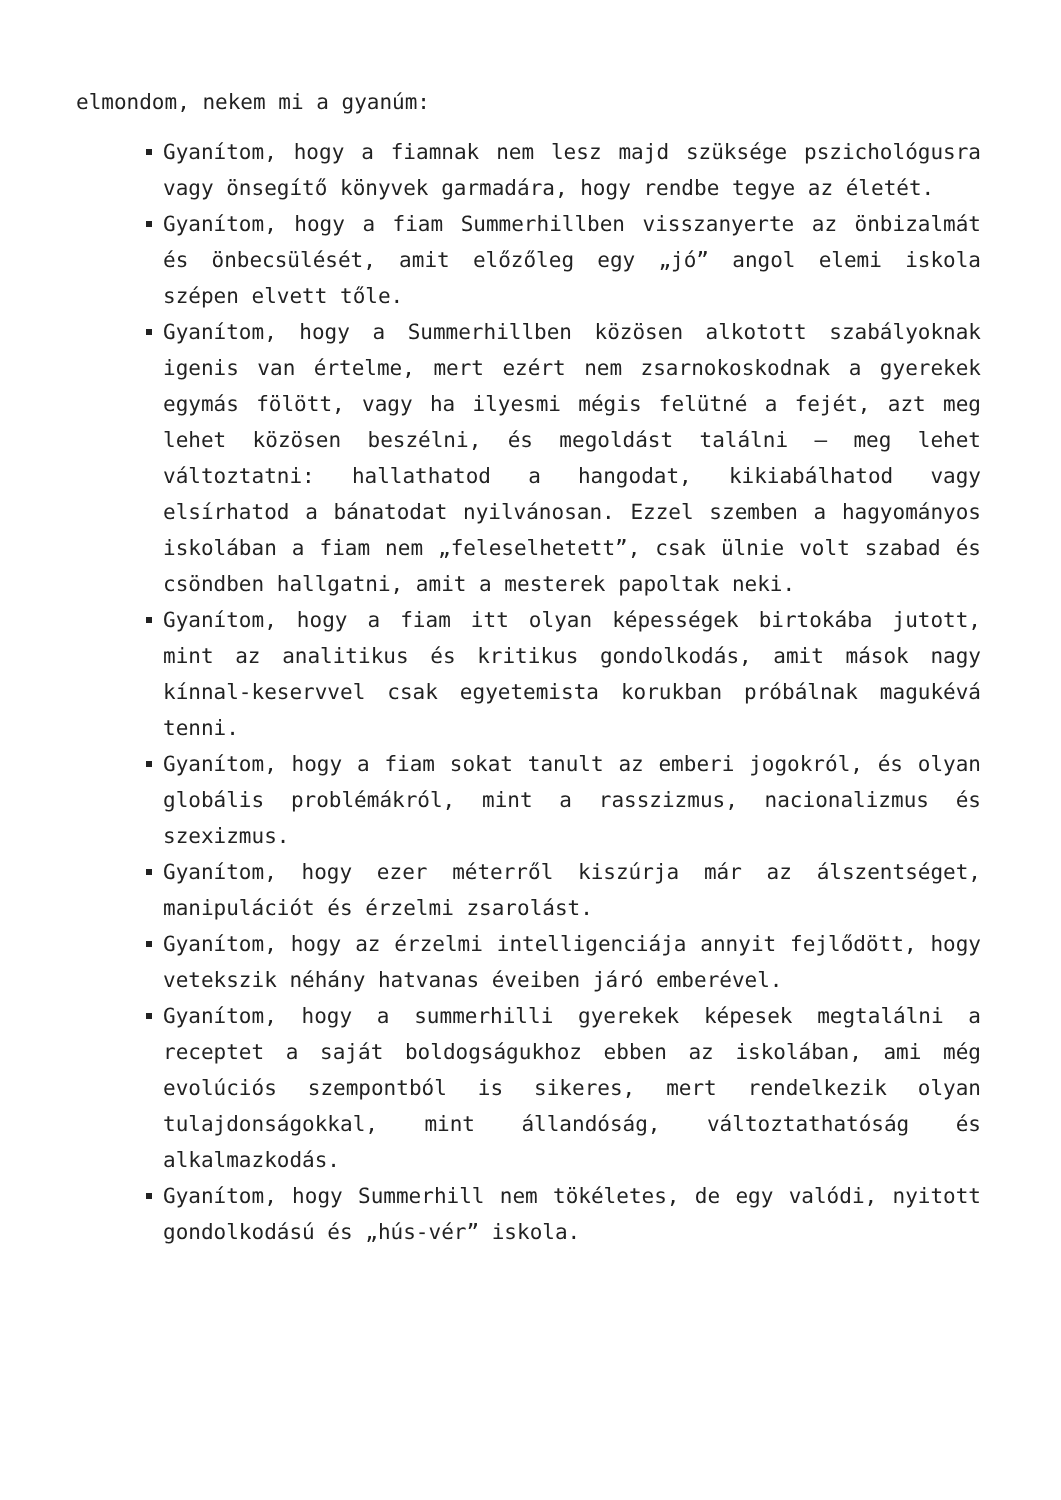elmondom, nekem mi a gyanúm:
Gyanítom, hogy a fiamnak nem lesz majd szüksége pszichológusra vagy önsegítő könyvek garmadára, hogy rendbe tegye az életét.
Gyanítom, hogy a fiam Summerhillben visszanyerte az önbizalmát és önbecsülését, amit előzőleg egy „jó” angol elemi iskola szépen elvett tőle.
Gyanítom, hogy a Summerhillben közösen alkotott szabályoknak igenis van értelme, mert ezért nem zsarnokoskodnak a gyerekek egymás fölött, vagy ha ilyesmi mégis felütné a fejét, azt meg lehet közösen beszélni, és megoldást találni – meg lehet változtatni: hallathatod a hangodat, kikiabálhatod vagy elsírhatod a bánatodat nyilvánosan. Ezzel szemben a hagyományos iskolában a fiam nem „feleselhetett”, csak ülnie volt szabad és csöndben hallgatni, amit a mesterek papoltak neki.
Gyanítom, hogy a fiam itt olyan képességek birtokába jutott, mint az analitikus és kritikus gondolkodás, amit mások nagy kínnal-keservvel csak egyetemista korukban próbálnak magukévá tenni.
Gyanítom, hogy a fiam sokat tanult az emberi jogokról, és olyan globális problémákról, mint a rasszizmus, nacionalizmus és szexizmus.
Gyanítom, hogy ezer méterről kiszúrja már az álszentséget, manipulációt és érzelmi zsarolást.
Gyanítom, hogy az érzelmi intelligenciája annyit fejlődött, hogy vetekszik néhány hatvanas éveiben járó emberével.
Gyanítom, hogy a summerhilli gyerekek képesek megtalálni a receptet a saját boldogságukhoz ebben az iskolában, ami még evolúciós szempontból is sikeres, mert rendelkezik olyan tulajdonságokkal, mint állandóság, változtathatóság és alkalmazkodás.
Gyanítom, hogy Summerhill nem tökéletes, de egy valódi, nyitott gondolkodású és „hús-vér” iskola.